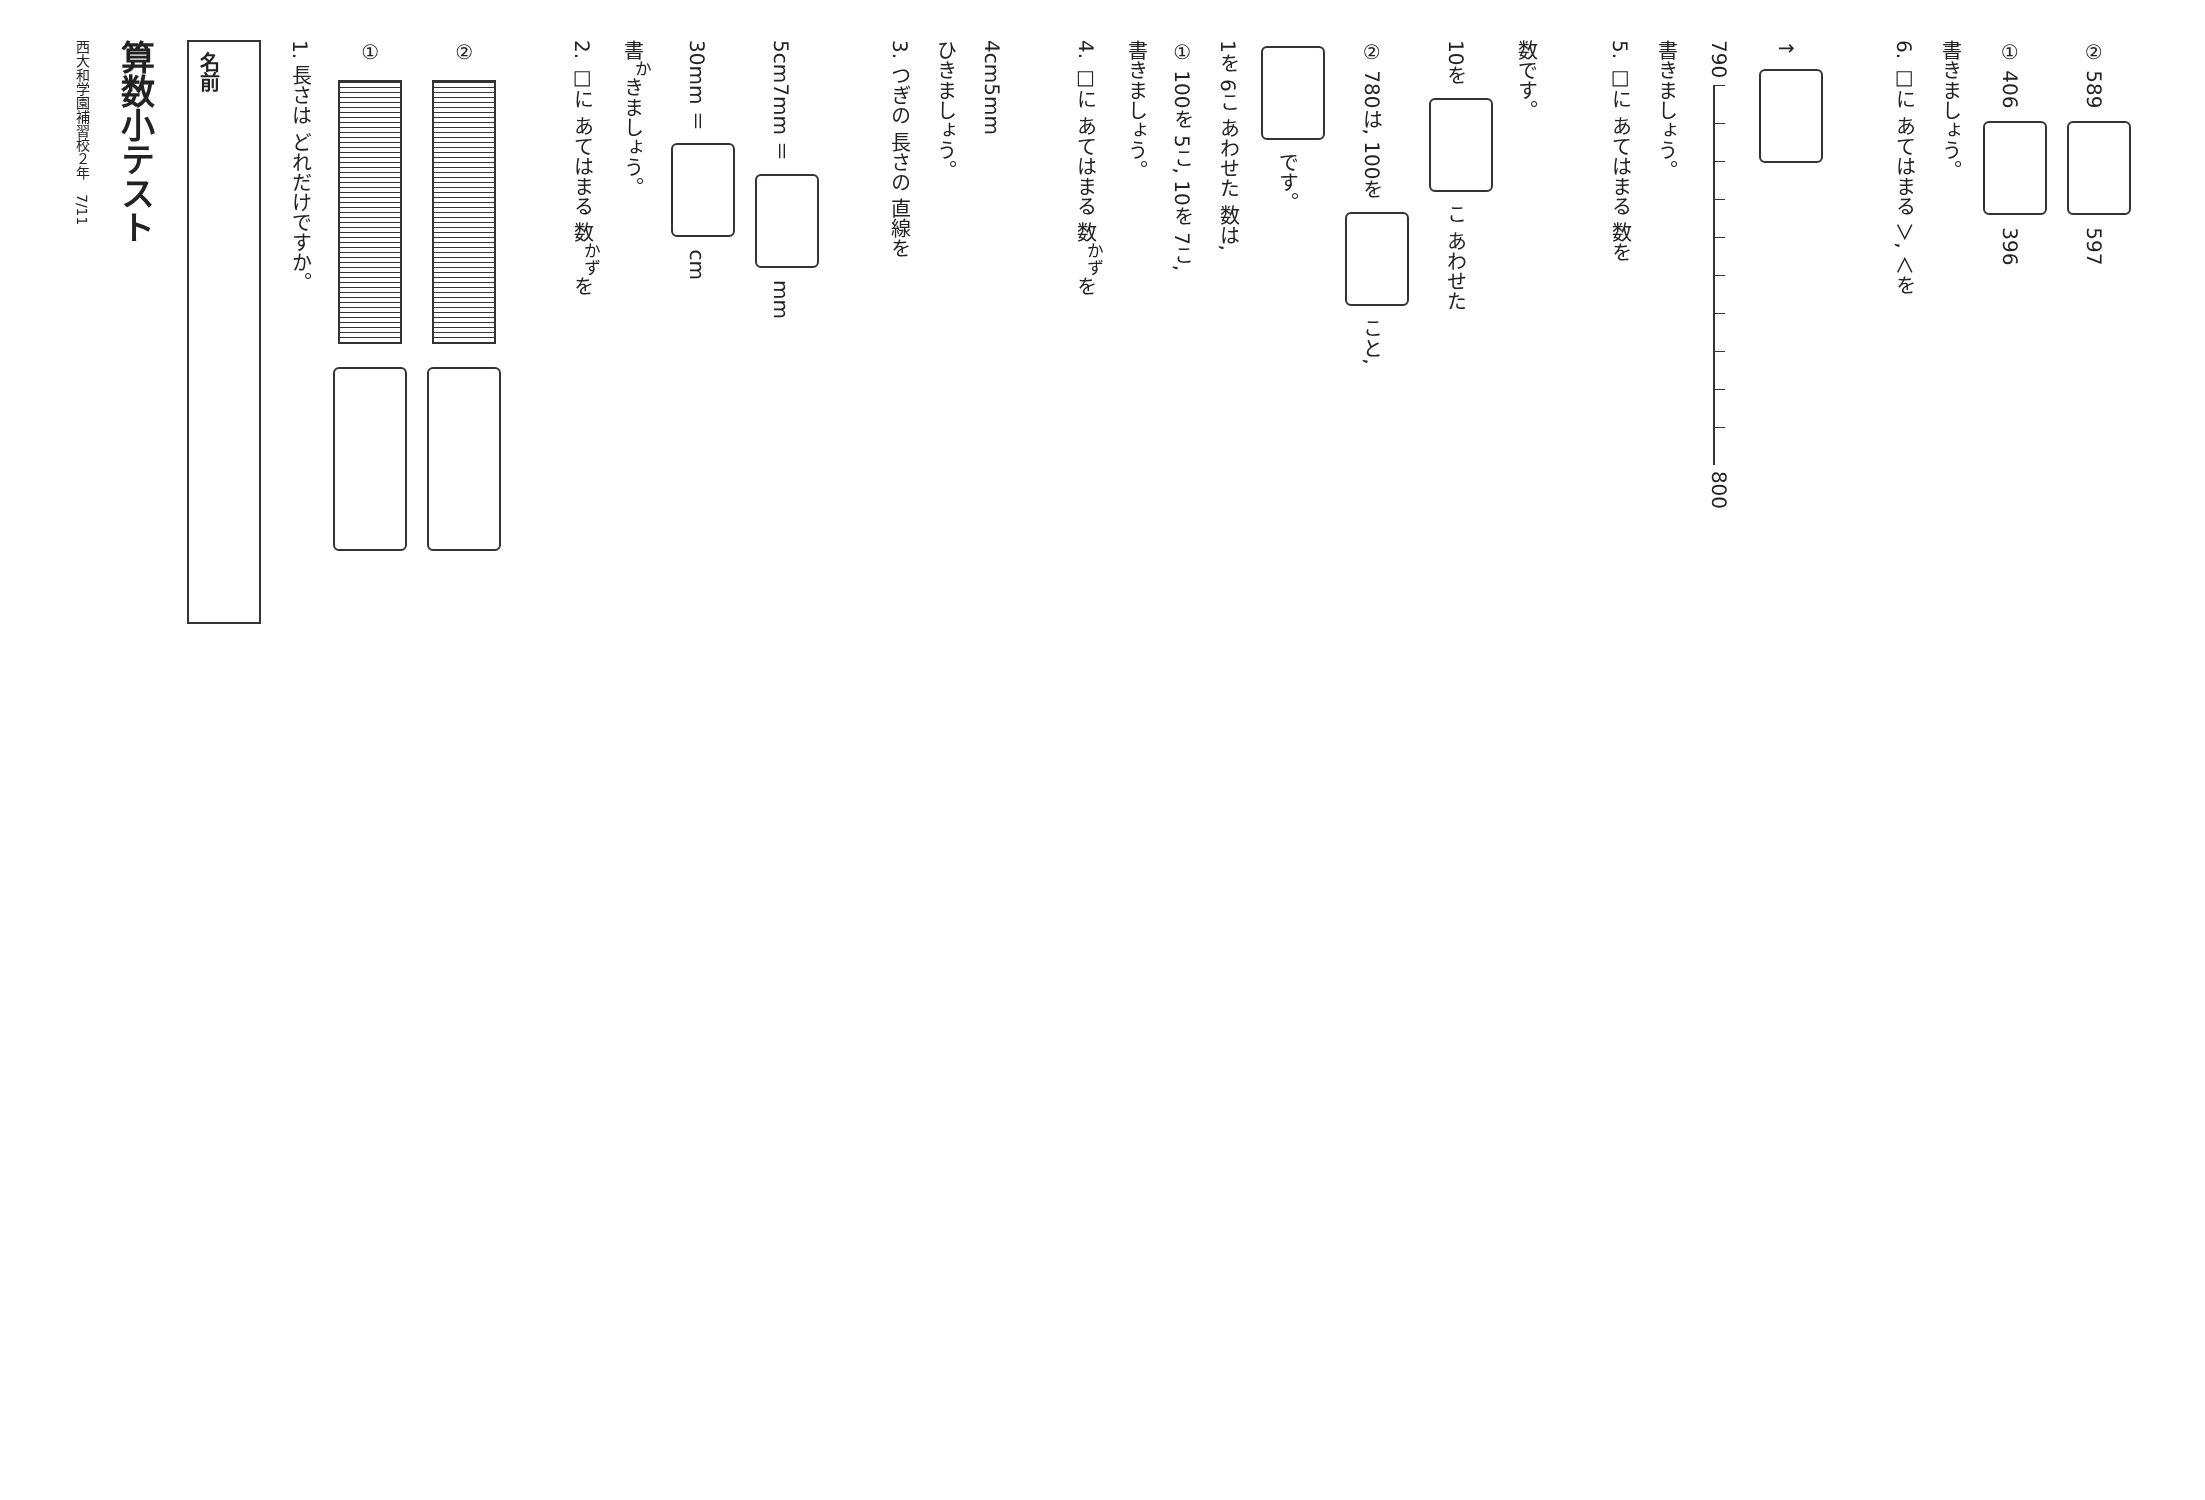西大和学園補習校２年　7/11
算数小テスト
名前
1. 長さは どれだけですか。
①
②
2. □に あてはまる 数<sup>かず</sup>を
書<sup>か</sup>きましょう。
30mm ＝ cm
5cm7mm ＝ mm
3. つぎの 長さの 直線を
ひきましょう。
4cm5mm
4. □に あてはまる 数<sup>かず</sup>を
書きましょう。
① 100を 5こ, 10を 7こ,
1を 6こ あわせた 数は,
です。
② 780は, 100を こと,
10を こ あわせた
数です。
5. □に あてはまる 数を
書きましょう。
790 800
↑
6. □に あてはまる ＞, ＜を
書きましょう。
① 406 396
② 589 597